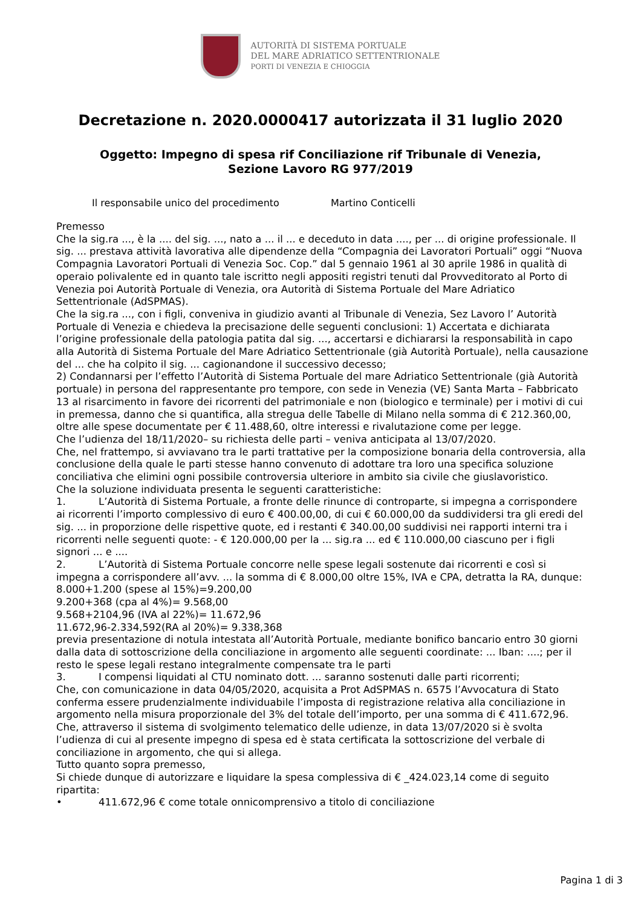AUTORITÀ DI SISTEMA PORTUALE
DEL MARE ADRIATICO SETTENTRIONALE
PORTI DI VENEZIA E CHIOGGIA
Decretazione n. 2020.0000417 autorizzata il 31 luglio 2020
Oggetto: Impegno di spesa rif Conciliazione rif Tribunale di Venezia,
Sezione Lavoro RG 977/2019
Il responsabile unico del procedimento Martino Conticelli
Premesso
Che la sig.ra ..., è la .... del sig. ..., nato a ... il ... e deceduto in data ...., per ... di origine professionale. Il sig. ... prestava attività lavorativa alle dipendenze della “Compagnia dei Lavoratori Portuali” oggi “Nuova Compagnia Lavoratori Portuali di Venezia Soc. Cop.” dal 5 gennaio 1961 al 30 aprile 1986 in qualità di operaio polivalente ed in quanto tale iscritto negli appositi registri tenuti dal Provveditorato al Porto di Venezia poi Autorità Portuale di Venezia, ora Autorità di Sistema Portuale del Mare Adriatico Settentrionale (AdSPMAS).
Che la sig.ra ..., con i figli, conveniva in giudizio avanti al Tribunale di Venezia, Sez Lavoro l’ Autorità Portuale di Venezia e chiedeva la precisazione delle seguenti conclusioni: 1) Accertata e dichiarata l’origine professionale della patologia patita dal sig. ..., accertarsi e dichiararsi la responsabilità in capo alla Autorità di Sistema Portuale del Mare Adriatico Settentrionale (già Autorità Portuale), nella causazione del ... che ha colpito il sig. ... cagionandone il successivo decesso;
2) Condannarsi per l’effetto l’Autorità di Sistema Portuale del mare Adriatico Settentrionale (già Autorità portuale) in persona del rappresentante pro tempore, con sede in Venezia (VE) Santa Marta – Fabbricato 13 al risarcimento in favore dei ricorrenti del patrimoniale e non (biologico e terminale) per i motivi di cui in premessa, danno che si quantifica, alla stregua delle Tabelle di Milano nella somma di € 212.360,00, oltre alle spese documentate per € 11.488,60, oltre interessi e rivalutazione come per legge.
Che l’udienza del 18/11/2020– su richiesta delle parti – veniva anticipata al 13/07/2020.
Che, nel frattempo, si avviavano tra le parti trattative per la composizione bonaria della controversia, alla conclusione della quale le parti stesse hanno convenuto di adottare tra loro una specifica soluzione conciliativa che elimini ogni possibile controversia ulteriore in ambito sia civile che giuslavoristico.
Che la soluzione individuata presenta le seguenti caratteristiche:
1. L’Autorità di Sistema Portuale, a fronte delle rinunce di controparte, si impegna a corrispondere ai ricorrenti l’importo complessivo di euro € 400.00,00, di cui € 60.000,00 da suddividersi tra gli eredi del sig. ... in proporzione delle rispettive quote, ed i restanti € 340.00,00 suddivisi nei rapporti interni tra i ricorrenti nelle seguenti quote: - € 120.000,00 per la ... sig.ra ... ed € 110.000,00 ciascuno per i figli signori ... e ....
2. L’Autorità di Sistema Portuale concorre nelle spese legali sostenute dai ricorrenti e così si impegna a corrispondere all’avv. ... la somma di € 8.000,00 oltre 15%, IVA e CPA, detratta la RA, dunque:
8.000+1.200 (spese al 15%)=9.200,00
9.200+368 (cpa al 4%)= 9.568,00
9.568+2104,96 (IVA al 22%)= 11.672,96
11.672,96-2.334,592(RA al 20%)= 9.338,368
previa presentazione di notula intestata all’Autorità Portuale, mediante bonifico bancario entro 30 giorni dalla data di sottoscrizione della conciliazione in argomento alle seguenti coordinate: ... Iban: ....; per il resto le spese legali restano integralmente compensate tra le parti
3. I compensi liquidati al CTU nominato dott. ... saranno sostenuti dalle parti ricorrenti;
Che, con comunicazione in data 04/05/2020, acquisita a Prot AdSPMAS n. 6575 l’Avvocatura di Stato conferma essere prudenzialmente individuabile l’imposta di registrazione relativa alla conciliazione in argomento nella misura proporzionale del 3% del totale dell’importo, per una somma di € 411.672,96.
Che, attraverso il sistema di svolgimento telematico delle udienze, in data 13/07/2020 si è svolta l’udienza di cui al presente impegno di spesa ed è stata certificata la sottoscrizione del verbale di conciliazione in argomento, che qui si allega.
Tutto quanto sopra premesso,
Si chiede dunque di autorizzare e liquidare la spesa complessiva di € _424.023,14 come di seguito ripartita:
• 411.672,96 € come totale onnicomprensivo a titolo di conciliazione
Pagina 1 di 3